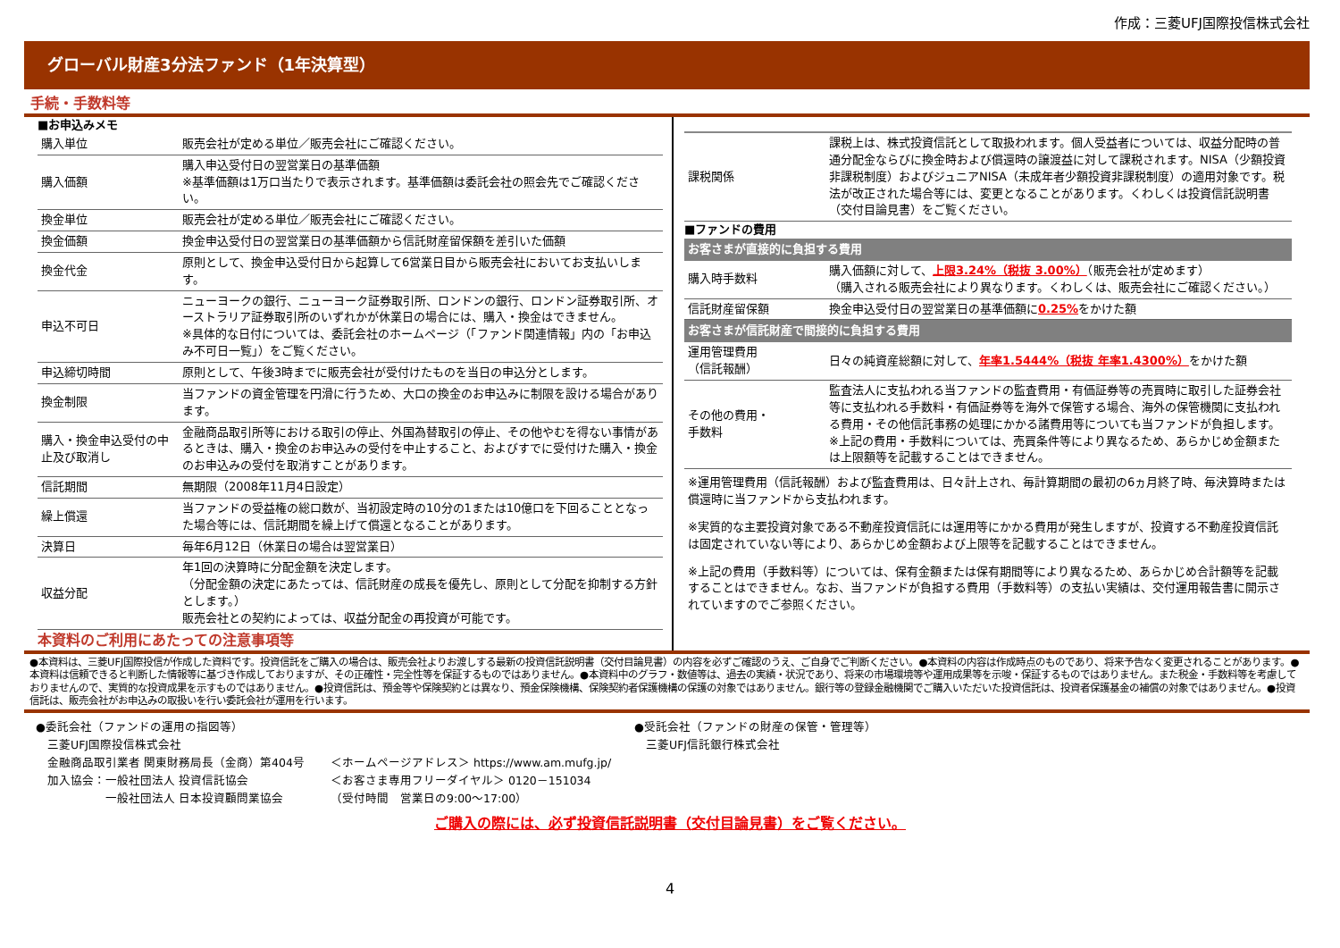作成：三菱UFJ国際投信株式会社
グローバル財産3分法ファンド（1年決算型）
手続・手数料等
■お申込みメモ
| 購入単位 | 販売会社が定める単位／販売会社にご確認ください。 |
| 購入価額 | 購入申込受付日の翌営業日の基準価額 ※基準価額は1万口当たりで表示されます。基準価額は委託会社の照会先でご確認ください。 |
| 換金単位 | 販売会社が定める単位／販売会社にご確認ください。 |
| 換金価額 | 換金申込受付日の翌営業日の基準価額から信託財産留保額を差引いた価額 |
| 換金代金 | 原則として、換金申込受付日から起算して6営業日目から販売会社においてお支払いします。 |
| 申込不可日 | ニューヨークの銀行、ニューヨーク証券取引所、ロンドンの銀行、ロンドン証券取引所、オーストラリア証券取引所のいずれかが休業日の場合には、購入・換金はできません。 ※具体的な日付については、委託会社のホームページ（「ファンド関連情報」内の「お申込み不可日一覧」）をご覧ください。 |
| 申込締切時間 | 原則として、午後3時までに販売会社が受付けたものを当日の申込分とします。 |
| 換金制限 | 当ファンドの資金管理を円滑に行うため、大口の換金のお申込みに制限を設ける場合があります。 |
| 購入・換金申込受付の中止及び取消し | 金融商品取引所等における取引の停止、外国為替取引の停止、その他やむを得ない事情があるときは、購入・換金のお申込みの受付を中止すること、およびすでに受付けた購入・換金のお申込みの受付を取消すことがあります。 |
| 信託期間 | 無期限（2008年11月4日設定） |
| 繰上償還 | 当ファンドの受益権の総口数が、当初設定時の10分の1または10億口を下回ることとなった場合等には、信託期間を繰上げて償還となることがあります。 |
| 決算日 | 毎年6月12日（休業日の場合は翌営業日） |
| 収益分配 | 年1回の決算時に分配金額を決定します。 （分配金額の決定にあたっては、信託財産の成長を優先し、原則として分配を抑制する方針とします。） 販売会社との契約によっては、収益分配金の再投資が可能です。 |
本資料のご利用にあたっての注意事項等
| 課税関係 | 課税上は、株式投資信託として取扱われます。個人受益者については、収益分配時の普通分配金ならびに換金時および償還時の譲渡益に対して課税されます。NISA（少額投資非課税制度）およびジュニアNISA（未成年者少額投資非課税制度）の適用対象です。税法が改正された場合等には、変更となることがあります。くわしくは投資信託説明書（交付目論見書）をご覧ください。 |
■ファンドの費用
お客さまが直接的に負担する費用
| 購入時手数料 | 購入価額に対して、 上限3.24%（税抜 3.00%） （販売会社が定めます） （購入される販売会社により異なります。くわしくは、販売会社にご確認ください。） |
| 信託財産留保額 | 換金申込受付日の翌営業日の基準価額に 0.25% をかけた額 |
お客さまが信託財産で間接的に負担する費用
| 運用管理費用 （信託報酬） | 日々の純資産総額に対して、 年率1.5444%（税抜 年率1.4300%） をかけた額 |
| その他の費用・ 手数料 | 監査法人に支払われる当ファンドの監査費用・有価証券等の売買時に取引した証券会社等に支払われる手数料・有価証券等を海外で保管する場合、海外の保管機関に支払われる費用・その他信託事務の処理にかかる諸費用等についても当ファンドが負担します。 ※上記の費用・手数料については、売買条件等により異なるため、あらかじめ金額または上限額等を記載することはできません。 |
※運用管理費用（信託報酬）および監査費用は、日々計上され、毎計算期間の最初の6ヵ月終了時、毎決算時または償還時に当ファンドから支払われます。
※実質的な主要投資対象である不動産投資信託には運用等にかかる費用が発生しますが、投資する不動産投資信託は固定されていない等により、あらかじめ金額および上限等を記載することはできません。
※上記の費用（手数料等）については、保有金額または保有期間等により異なるため、あらかじめ合計額等を記載することはできません。なお、当ファンドが負担する費用（手数料等）の支払い実績は、交付運用報告書に開示されていますのでご参照ください。
●本資料は、三菱UFJ国際投信が作成した資料です。投資信託をご購入の場合は、販売会社よりお渡しする最新の投資信託説明書（交付目論見書）の内容を必ずご確認のうえ、ご自身でご判断ください。●本資料の内容は作成時点のものであり、将来予告なく変更されることがあります。●本資料は信頼できると判断した情報等に基づき作成しておりますが、その正確性・完全性等を保証するものではありません。●本資料中のグラフ・数値等は、過去の実績・状況であり、将来の市場環境等や運用成果等を示唆・保証するものではありません。また税金・手数料等を考慮しておりませんので、実質的な投資成果を示すものではありません。●投資信託は、預金等や保険契約とは異なり、預金保険機構、保険契約者保護機構の保護の対象ではありません。銀行等の登録金融機関でご購入いただいた投資信託は、投資者保護基金の補償の対象ではありません。●投資信託は、販売会社がお申込みの取扱いを行い委託会社が運用を行います。
●委託会社（ファンドの運用の指図等）
　三菱UFJ国際投信株式会社
　金融商品取引業者 関東財務局長（金商）第404号
　加入協会：一般社団法人 投資信託協会
　　　　　　一般社団法人 日本投資顧問業協会
＜ホームページアドレス＞ https://www.am.mufg.jp/
＜お客さま専用フリーダイヤル＞ 0120－151034
（受付時間　営業日の9:00～17:00）
●受託会社（ファンドの財産の保管・管理等）
　三菱UFJ信託銀行株式会社
ご購入の際には、必ず投資信託説明書（交付目論見書）をご覧ください。
4